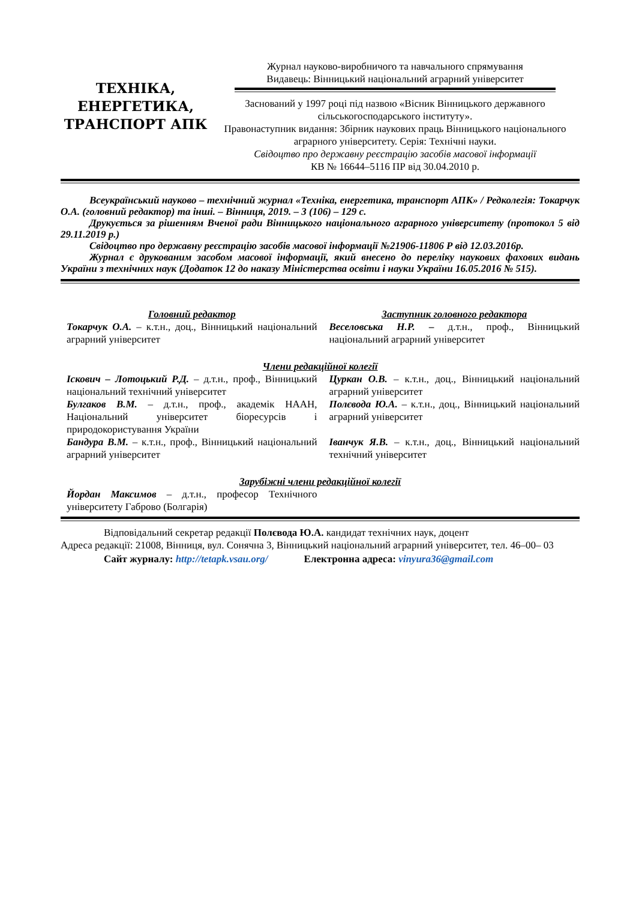ТЕХНІКА,
ЕНЕРГЕТИКА,
ТРАНСПОРТ АПК
Журнал науково-виробничого та навчального спрямування
Видавець: Вінницький національний аграрний університет
Заснований у 1997 році під назвою «Вісник Вінницького державного сільськогосподарського інституту».
Правонаступник видання: Збірник наукових праць Вінницького національного аграрного університету. Серія: Технічні науки.
Свідоцтво про державну реєстрацію засобів масової інформації
КВ № 16644–5116 ПР від 30.04.2010 р.
Всеукраїнський науково – технічний журнал «Техніка, енергетика, транспорт АПК» / Редколегія: Токарчук О.А. (головний редактор) та інші. – Вінниця, 2019. – 3 (106) – 129 с.
Друкується за рішенням Вченої ради Вінницького національного аграрного університету (протокол 5 від 29.11.2019 р.)
Свідоцтво про державну реєстрацію засобів масової інформації №21906-11806 Р від 12.03.2016р.
Журнал є друкованим засобом масової інформації, який внесено до переліку наукових фахових видань України з технічних наук (Додаток 12 до наказу Міністерства освіти і науки України 16.05.2016 № 515).
Головний редактор
Токарчук О.А. – к.т.н., доц., Вінницький національний аграрний університет
Заступник головного редактора
Веселовська Н.Р. – д.т.н., проф., Вінницький національний аграрний університет
Члени редакційної колегії
Іскович – Лотоцький Р.Д. – д.т.н., проф., Вінницький національний технічний університет
Булгаков В.М. – д.т.н., проф., академік НААН, Національний університет біоресурсів і природокористування України
Бандура В.М. – к.т.н., проф., Вінницький національний аграрний університет
Цуркан О.В. – к.т.н., доц., Вінницький національний аграрний університет
Полєвода Ю.А. – к.т.н., доц., Вінницький національний аграрний університет
Іванчук Я.В. – к.т.н., доц., Вінницький національний технічний університет
Зарубіжні члени редакційної колегії
Йордан Максимов – д.т.н., професор Технічного університету Габрово (Болгарія)
Відповідальний секретар редакції Полєвода Ю.А. кандидат технічних наук, доцент
Адреса редакції: 21008, Вінниця, вул. Сонячна 3, Вінницький національний аграрний університет, тел. 46–00– 03
Сайт журналу: http://tetapk.vsau.org/ Електронна адреса: vinyura36@gmail.com